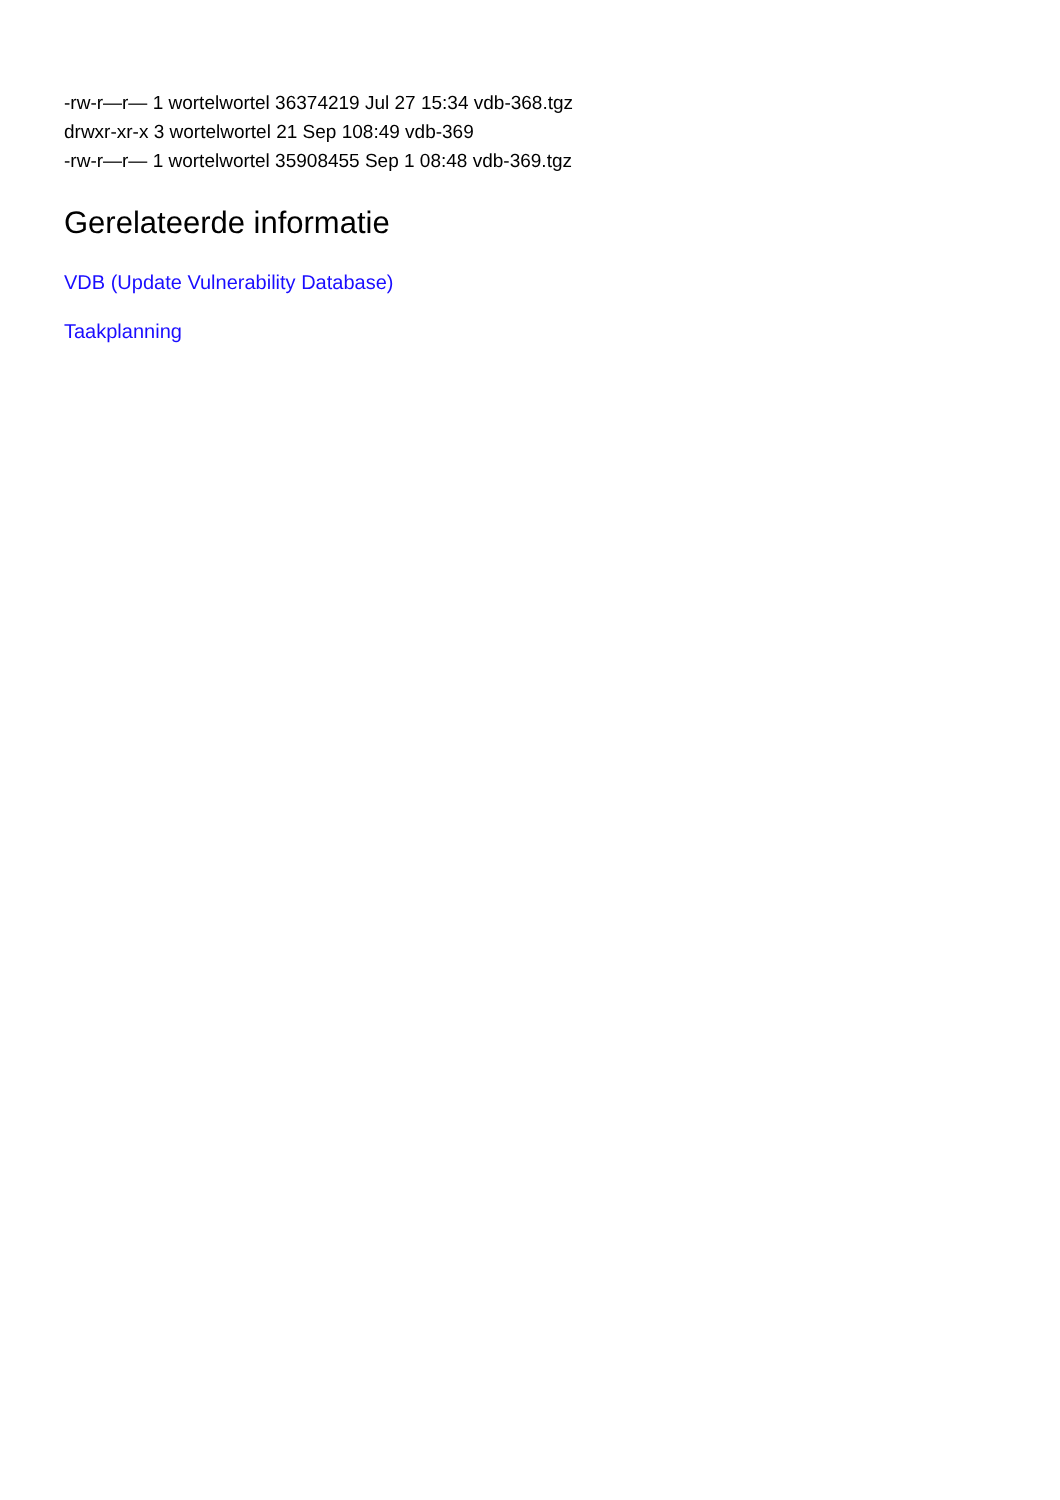-rw-r—r— 1 wortelwortel 36374219 Jul 27 15:34 vdb-368.tgz
drwxr-xr-x 3 wortelwortel 21 Sep 108:49 vdb-369
-rw-r—r— 1 wortelwortel 35908455 Sep 1 08:48 vdb-369.tgz
Gerelateerde informatie
VDB (Update Vulnerability Database)
Taakplanning